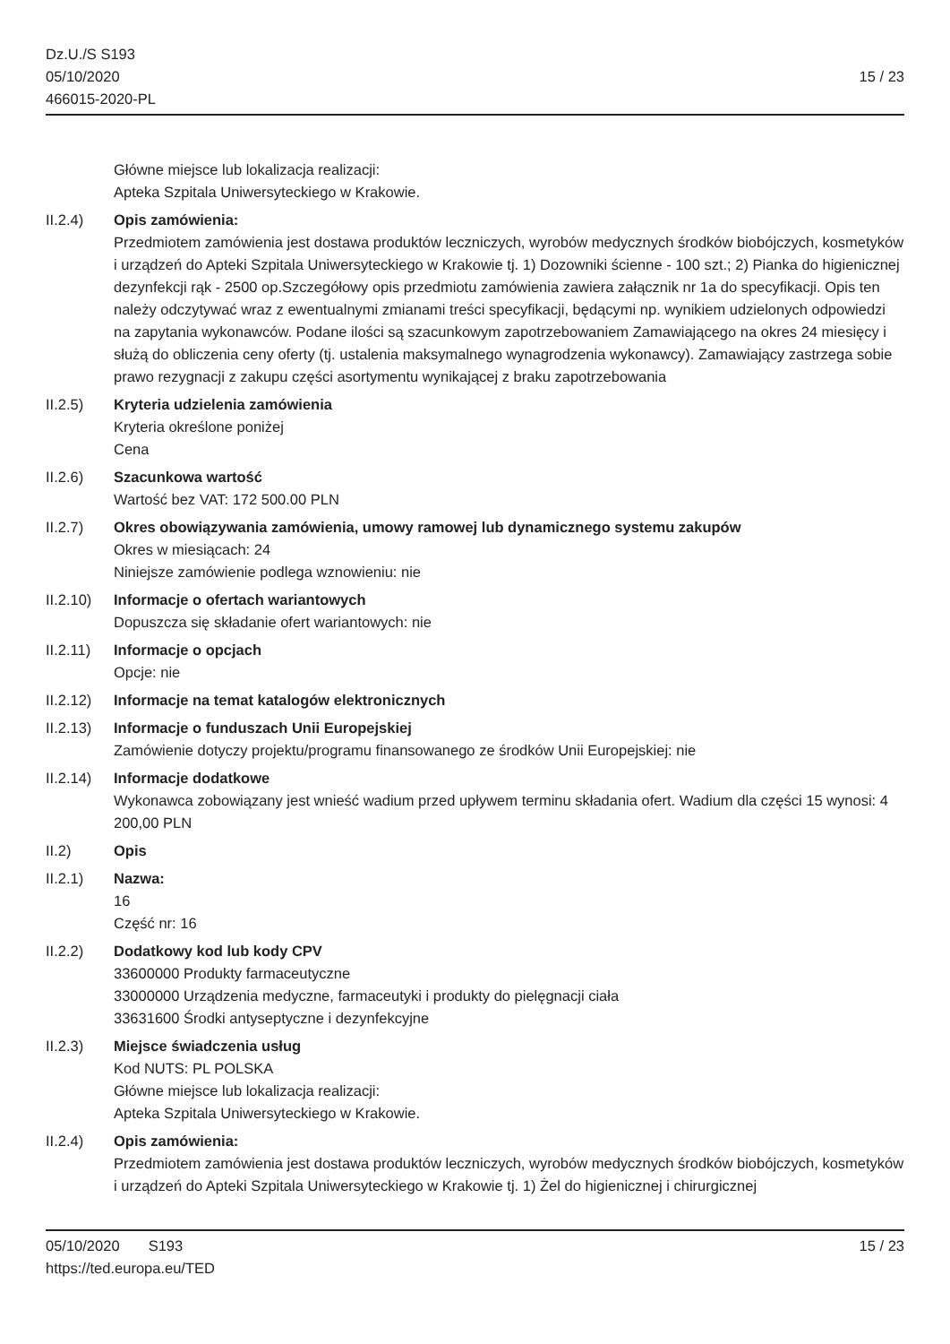Dz.U./S S193
05/10/2020
466015-2020-PL
15 / 23
Główne miejsce lub lokalizacja realizacji:
Apteka Szpitala Uniwersyteckiego w Krakowie.
II.2.4) Opis zamówienia:
Przedmiotem zamówienia jest dostawa produktów leczniczych, wyrobów medycznych środków biobójczych, kosmetyków i urządzeń do Apteki Szpitala Uniwersyteckiego w Krakowie tj. 1) Dozowniki ścienne - 100 szt.; 2) Pianka do higienicznej dezynfekcji rąk - 2500 op.Szczegółowy opis przedmiotu zamówienia zawiera załącznik nr 1a do specyfikacji. Opis ten należy odczytywać wraz z ewentualnymi zmianami treści specyfikacji, będącymi np. wynikiem udzielonych odpowiedzi na zapytania wykonawców. Podane ilości są szacunkowym zapotrzebowaniem Zamawiającego na okres 24 miesięcy i służą do obliczenia ceny oferty (tj. ustalenia maksymalnego wynagrodzenia wykonawcy). Zamawiający zastrzega sobie prawo rezygnacji z zakupu części asortymentu wynikającej z braku zapotrzebowania
II.2.5) Kryteria udzielenia zamówienia
Kryteria określone poniżej
Cena
II.2.6) Szacunkowa wartość
Wartość bez VAT: 172 500.00 PLN
II.2.7) Okres obowiązywania zamówienia, umowy ramowej lub dynamicznego systemu zakupów
Okres w miesiącach: 24
Niniejsze zamówienie podlega wznowieniu: nie
II.2.10)
Informacje o ofertach wariantowych
Dopuszcza się składanie ofert wariantowych: nie
II.2.11)
Informacje o opcjach
Opcje: nie
II.2.12)
Informacje na temat katalogów elektronicznych
II.2.13)
Informacje o funduszach Unii Europejskiej
Zamówienie dotyczy projektu/programu finansowanego ze środków Unii Europejskiej: nie
II.2.14)
Informacje dodatkowe
Wykonawca zobowiązany jest wnieść wadium przed upływem terminu składania ofert. Wadium dla części 15 wynosi: 4 200,00 PLN
II.2) Opis
II.2.1) Nazwa:
16
Część nr: 16
II.2.2) Dodatkowy kod lub kody CPV
33600000 Produkty farmaceutyczne
33000000 Urządzenia medyczne, farmaceutyki i produkty do pielęgnacji ciała
33631600 Środki antyseptyczne i dezynfekcyjne
II.2.3) Miejsce świadczenia usług
Kod NUTS: PL POLSKA
Główne miejsce lub lokalizacja realizacji:
Apteka Szpitala Uniwersyteckiego w Krakowie.
II.2.4) Opis zamówienia:
Przedmiotem zamówienia jest dostawa produktów leczniczych, wyrobów medycznych środków biobójczych, kosmetyków i urządzeń do Apteki Szpitala Uniwersyteckiego w Krakowie tj. 1) Żel do higienicznej i chirurgicznej
05/10/2020 S193 15 / 23
https://ted.europa.eu/TED